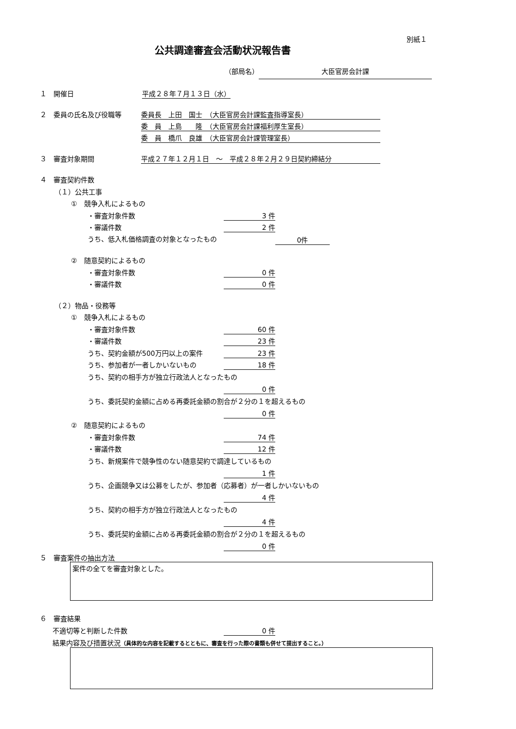別紙１
公共調達審査会活動状況報告書
（部局名） 大臣官房会計課
１　開催日 平成２８年７月１３日（水）
２　委員の氏名及び役職等 委員長　上田　国士　（大臣官房会計課監査指導室長）
委　員　上島　　隆　（大臣官房会計課福利厚生室長）
委　員　橋爪　良雄　（大臣官房会計課管理室長）
３　審査対象期間 平成２７年１２月１日　～　平成２８年２月２９日契約締結分
４　審査契約件数
（１）公共工事
①　競争入札によるもの
・審査対象件数 3 件
・審議件数 2 件
うち、低入札価格調査の対象となったもの 0件
②　随意契約によるもの
・審査対象件数 0 件
・審議件数 0 件
（２）物品・役務等
①　競争入札によるもの
・審査対象件数 60 件
・審議件数 23 件
うち、契約金額が500万円以上の案件 23 件
うち、参加者が一者しかいないもの 18 件
うち、契約の相手方が独立行政法人となったもの
0 件
うち、委託契約金額に占める再委託金額の割合が２分の１を超えるもの
0 件
②　随意契約によるもの
・審査対象件数 74 件
・審議件数 12 件
うち、新規案件で競争性のない随意契約で調達しているもの
1 件
うち、企画競争又は公募をしたが、参加者（応募者）が一者しかいないもの
4 件
うち、契約の相手方が独立行政法人となったもの
4 件
うち、委託契約金額に占める再委託金額の割合が２分の１を超えるもの
0 件
５　審査案件の抽出方法
案件の全てを審査対象とした。
６　審査結果
不適切等と判断した件数 0 件
結果内容及び措置状況（具体的な内容を記載するとともに、審査を行った際の書類も併せて提出すること。）